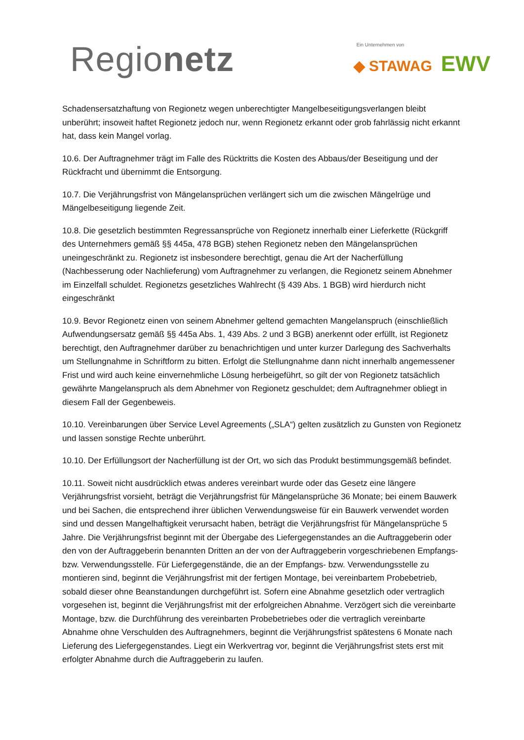Regionetz
Ein Unternehmen von
◆ STAWAG EWV
Schadensersatzhaftung von Regionetz wegen unberechtigter Mangelbeseitigungsverlangen bleibt unberührt; insoweit haftet Regionetz jedoch nur, wenn Regionetz erkannt oder grob fahrlässig nicht erkannt hat, dass kein Mangel vorlag.
10.6. Der Auftragnehmer trägt im Falle des Rücktritts die Kosten des Abbaus/der Beseitigung und der Rückfracht und übernimmt die Entsorgung.
10.7. Die Verjährungsfrist von Mängelansprüchen verlängert sich um die zwischen Mängelrüge und Mängelbeseitigung liegende Zeit.
10.8. Die gesetzlich bestimmten Regressansprüche von Regionetz innerhalb einer Lieferkette (Rückgriff des Unternehmers gemäß §§ 445a, 478 BGB) stehen Regionetz neben den Mängelansprüchen uneingeschränkt zu. Regionetz ist insbesondere berechtigt, genau die Art der Nacherfüllung (Nachbesserung oder Nachlieferung) vom Auftragnehmer zu verlangen, die Regionetz seinem Abnehmer im Einzelfall schuldet. Regionetzs gesetzliches Wahlrecht (§ 439 Abs. 1 BGB) wird hierdurch nicht eingeschränkt
10.9. Bevor Regionetz einen von seinem Abnehmer geltend gemachten Mangelanspruch (einschließlich Aufwendungsersatz gemäß §§ 445a Abs. 1, 439 Abs. 2 und 3 BGB) anerkennt oder erfüllt, ist Regionetz berechtigt, den Auftragnehmer darüber zu benachrichtigen und unter kurzer Darlegung des Sachverhalts um Stellungnahme in Schriftform zu bitten. Erfolgt die Stellungnahme dann nicht innerhalb angemessener Frist und wird auch keine einvernehmliche Lösung herbeigeführt, so gilt der von Regionetz tatsächlich gewährte Mangelanspruch als dem Abnehmer von Regionetz geschuldet; dem Auftragnehmer obliegt in diesem Fall der Gegenbeweis.
10.10. Vereinbarungen über Service Level Agreements („SLA“) gelten zusätzlich zu Gunsten von Regionetz und lassen sonstige Rechte unberührt.
10.10. Der Erfüllungsort der Nacherfüllung ist der Ort, wo sich das Produkt bestimmungsgemäß befindet.
10.11. Soweit nicht ausdrücklich etwas anderes vereinbart wurde oder das Gesetz eine längere Verjährungsfrist vorsieht, beträgt die Verjährungsfrist für Mängelansprüche 36 Monate; bei einem Bauwerk und bei Sachen, die entsprechend ihrer üblichen Verwendungsweise für ein Bauwerk verwendet worden sind und dessen Mangelhaftigkeit verursacht haben, beträgt die Verjährungsfrist für Mängelansprüche 5 Jahre. Die Verjährungsfrist beginnt mit der Übergabe des Liefergegenstandes an die Auftraggeberin oder den von der Auftraggeberin benannten Dritten an der von der Auftraggeberin vorgeschriebenen Empfangs- bzw. Verwendungsstelle. Für Liefergegenstände, die an der Empfangs- bzw. Verwendungsstelle zu montieren sind, beginnt die Verjährungsfrist mit der fertigen Montage, bei vereinbartem Probebetrieb, sobald dieser ohne Beanstandungen durchgeführt ist. Sofern eine Abnahme gesetzlich oder vertraglich vorgesehen ist, beginnt die Verjährungsfrist mit der erfolgreichen Abnahme. Verzögert sich die vereinbarte Montage, bzw. die Durchführung des vereinbarten Probebetriebes oder die vertraglich vereinbarte Abnahme ohne Verschulden des Auftragnehmers, beginnt die Verjährungsfrist spätestens 6 Monate nach Lieferung des Liefergegenstandes. Liegt ein Werkvertrag vor, beginnt die Verjährungsfrist stets erst mit erfolgter Abnahme durch die Auftraggeberin zu laufen.